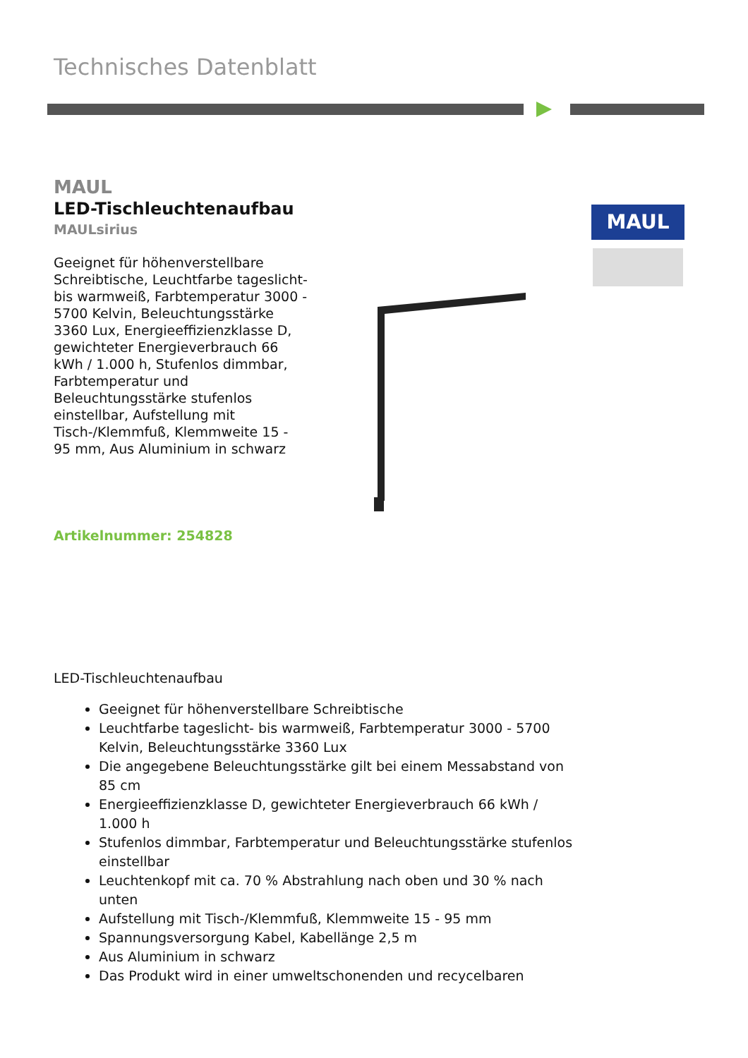Technisches Datenblatt
MAUL
LED-Tischleuchtenaufbau
MAULsirius
Geeignet für höhenverstellbare Schreibtische, Leuchtfarbe tageslicht- bis warmweiß, Farbtemperatur 3000 - 5700 Kelvin, Beleuchtungsstärke 3360 Lux, Energieeffizienzklasse D, gewichteter Energieverbrauch 66 kWh / 1.000 h, Stufenlos dimmbar, Farbtemperatur und Beleuchtungsstärke stufenlos einstellbar, Aufstellung mit Tisch-/Klemmfuß, Klemmweite 15 - 95 mm, Aus Aluminium in schwarz
Artikelnummer: 254828
MAUL
LED-Tischleuchtenaufbau
Geeignet für höhenverstellbare Schreibtische
Leuchtfarbe tageslicht- bis warmweiß, Farbtemperatur 3000 - 5700 Kelvin, Beleuchtungsstärke 3360 Lux
Die angegebene Beleuchtungsstärke gilt bei einem Messabstand von 85 cm
Energieeffizienzklasse D, gewichteter Energieverbrauch 66 kWh / 1.000 h
Stufenlos dimmbar, Farbtemperatur und Beleuchtungsstärke stufenlos einstellbar
Leuchtenkopf mit ca. 70 % Abstrahlung nach oben und 30 % nach unten
Aufstellung mit Tisch-/Klemmfuß, Klemmweite 15 - 95 mm
Spannungsversorgung Kabel, Kabellänge 2,5 m
Aus Aluminium in schwarz
Das Produkt wird in einer umweltschonenden und recycelbaren